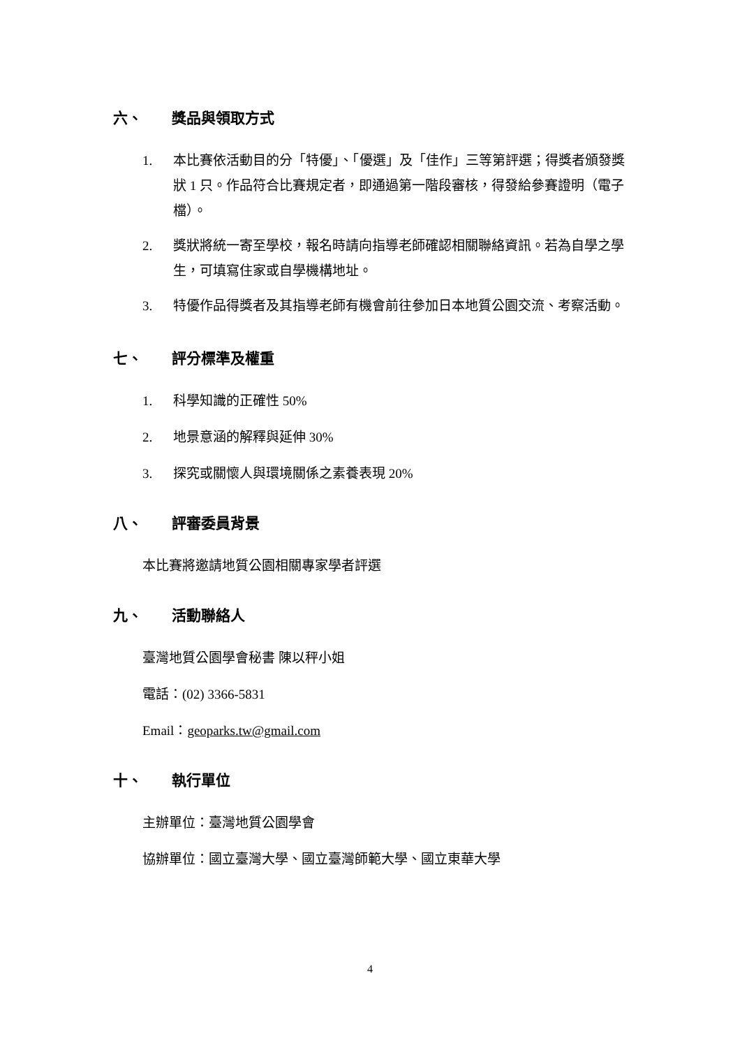六、 獎品與領取方式
1. 本比賽依活動目的分「特優」、「優選」及「佳作」三等第評選；得獎者頒發獎狀 1 只。作品符合比賽規定者，即通過第一階段審核，得發給參賽證明（電子檔）。
2. 獎狀將統一寄至學校，報名時請向指導老師確認相關聯絡資訊。若為自學之學生，可填寫住家或自學機構地址。
3. 特優作品得獎者及其指導老師有機會前往參加日本地質公園交流、考察活動。
七、 評分標準及權重
1. 科學知識的正確性 50%
2. 地景意涵的解釋與延伸 30%
3. 探究或關懷人與環境關係之素養表現 20%
八、 評審委員背景
本比賽將邀請地質公園相關專家學者評選
九、 活動聯絡人
臺灣地質公園學會秘書 陳以秤小姐
電話：(02) 3366-5831
Email：geoparks.tw@gmail.com
十、 執行單位
主辦單位：臺灣地質公園學會
協辦單位：國立臺灣大學、國立臺灣師範大學、國立東華大學
4